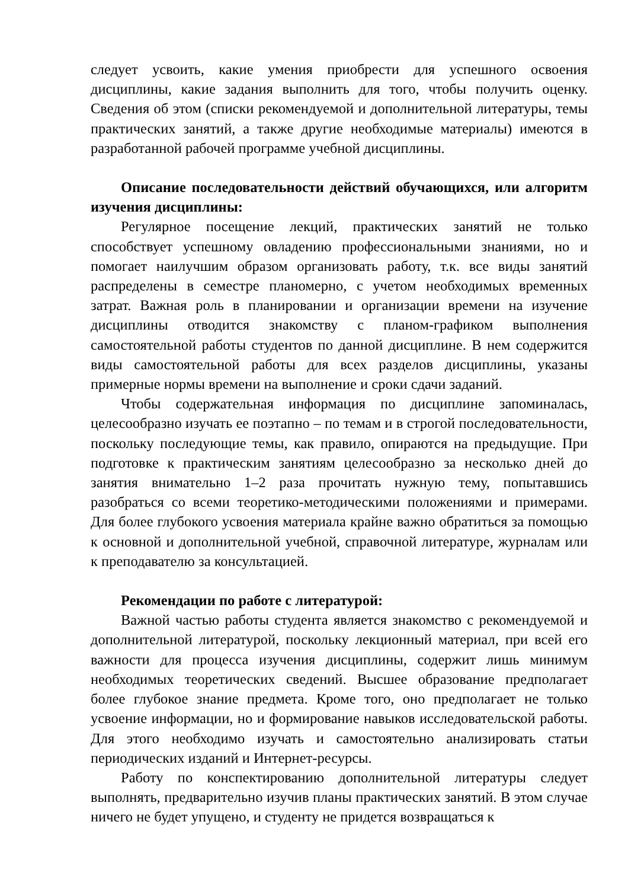следует усвоить, какие умения приобрести для успешного освоения дисциплины, какие задания выполнить для того, чтобы получить оценку. Сведения об этом (списки рекомендуемой и дополнительной литературы, темы практических занятий, а также другие необходимые материалы) имеются в разработанной рабочей программе учебной дисциплины.
Описание последовательности действий обучающихся, или алгоритм изучения дисциплины:
Регулярное посещение лекций, практических занятий не только способствует успешному овладению профессиональными знаниями, но и помогает наилучшим образом организовать работу, т.к. все виды занятий распределены в семестре планомерно, с учетом необходимых временных затрат. Важная роль в планировании и организации времени на изучение дисциплины отводится знакомству с планом-графиком выполнения самостоятельной работы студентов по данной дисциплине. В нем содержится виды самостоятельной работы для всех разделов дисциплины, указаны примерные нормы времени на выполнение и сроки сдачи заданий.
Чтобы содержательная информация по дисциплине запоминалась, целесообразно изучать ее поэтапно – по темам и в строгой последовательности, поскольку последующие темы, как правило, опираются на предыдущие. При подготовке к практическим занятиям целесообразно за несколько дней до занятия внимательно 1–2 раза прочитать нужную тему, попытавшись разобраться со всеми теоретико-методическими положениями и примерами. Для более глубокого усвоения материала крайне важно обратиться за помощью к основной и дополнительной учебной, справочной литературе, журналам или к преподавателю за консультацией.
Рекомендации по работе с литературой:
Важной частью работы студента является знакомство с рекомендуемой и дополнительной литературой, поскольку лекционный материал, при всей его важности для процесса изучения дисциплины, содержит лишь минимум необходимых теоретических сведений. Высшее образование предполагает более глубокое знание предмета. Кроме того, оно предполагает не только усвоение информации, но и формирование навыков исследовательской работы. Для этого необходимо изучать и самостоятельно анализировать статьи периодических изданий и Интернет-ресурсы.
Работу по конспектированию дополнительной литературы следует выполнять, предварительно изучив планы практических занятий. В этом случае ничего не будет упущено, и студенту не придется возвращаться к